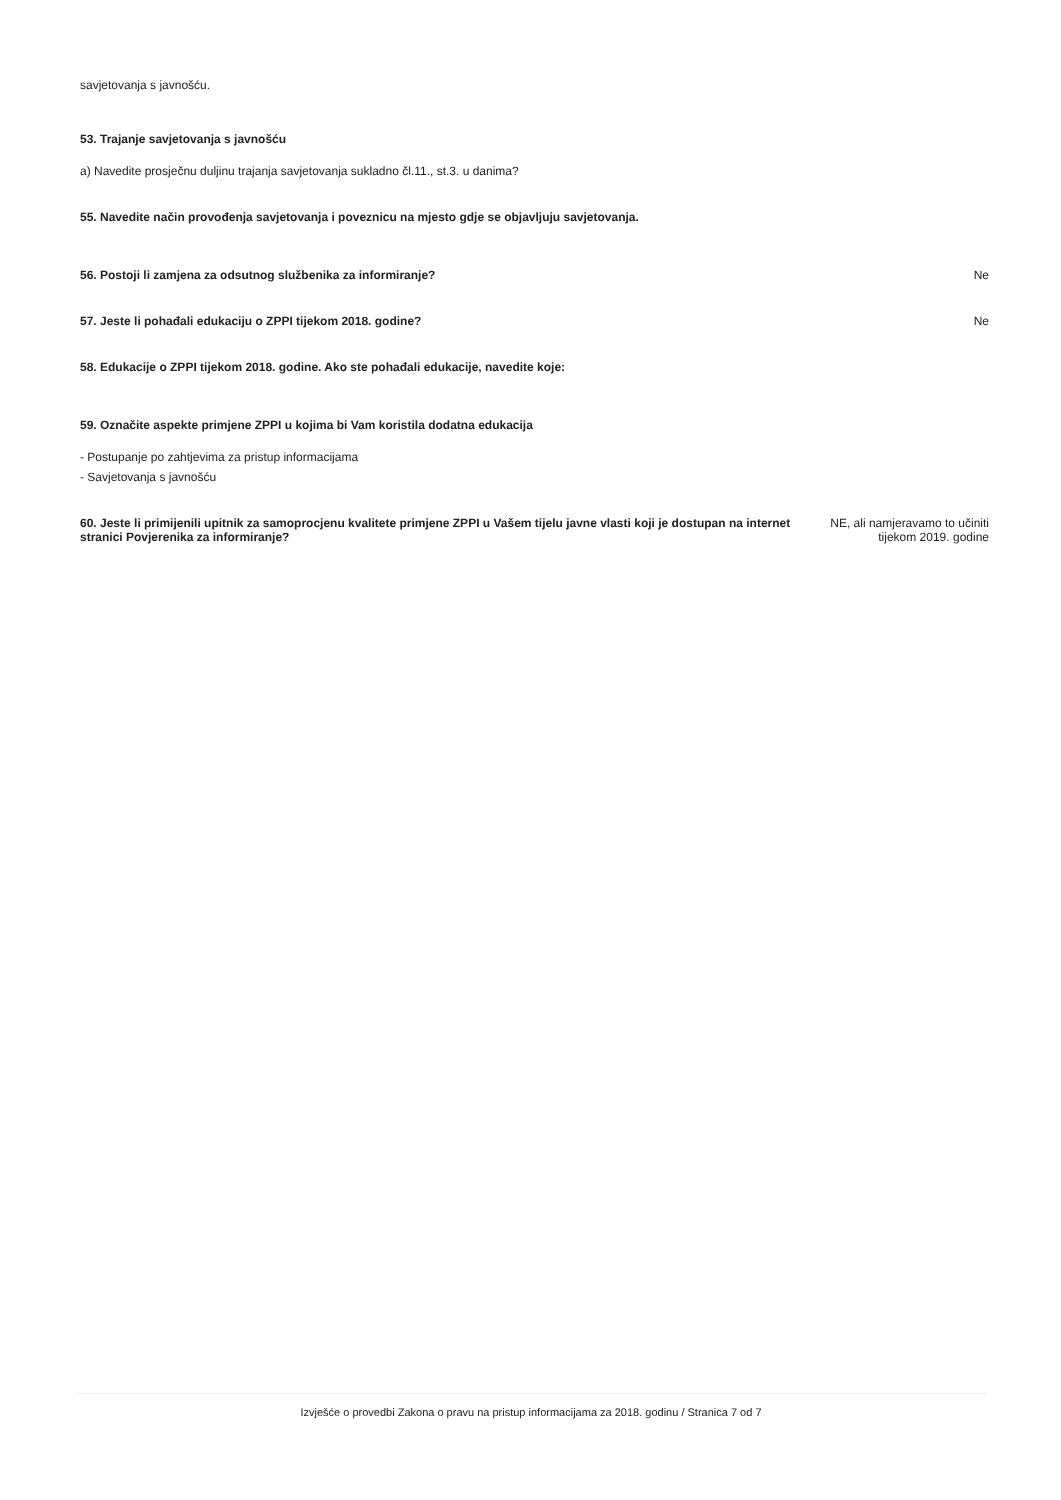savjetovanja s javnošću.
53. Trajanje savjetovanja s javnošću
a) Navedite prosječnu duljinu trajanja savjetovanja sukladno čl.11., st.3. u danima?
55. Navedite način provođenja savjetovanja i poveznicu na mjesto gdje se objavljuju savjetovanja.
56. Postoji li zamjena za odsutnog službenika za informiranje?
Ne
57. Jeste li pohađali edukaciju o ZPPI tijekom 2018. godine?
Ne
58. Edukacije o ZPPI tijekom 2018. godine. Ako ste pohađali edukacije, navedite koje:
59. Označite aspekte primjene ZPPI u kojima bi Vam koristila dodatna edukacija
- Postupanje po zahtjevima za pristup informacijama
- Savjetovanja s javnošću
60. Jeste li primijenili upitnik za samoprocjenu kvalitete primjene ZPPI u Vašem tijelu javne vlasti koji je dostupan na internet stranici Povjerenika za informiranje?
NE, ali namjeravamo to učiniti
tijekom 2019. godine
Izvješće o provedbi Zakona o pravu na pristup informacijama za 2018. godinu / Stranica 7 od 7